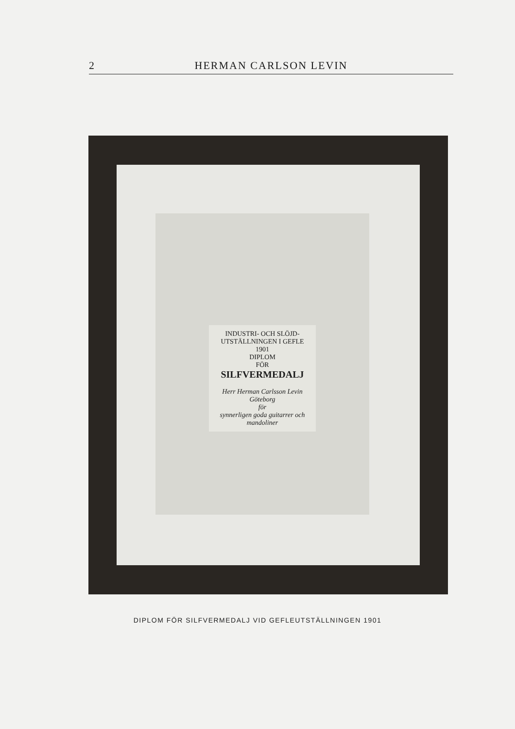2 HERMAN CARLSON LEVIN
INDUSTRI- OCH SLÖJD-UTSTÄLLNINGEN I GEFLE 1901
DIPLOM
FÖR
SILFVERMEDALJ
Herr Herman Carlsson Levin
Göteborg
för
synnerligen goda guitarrer och mandoliner
DIPLOM FÖR SILFVERMEDALJ VID GEFLEUTSTÄLLNINGEN 1901